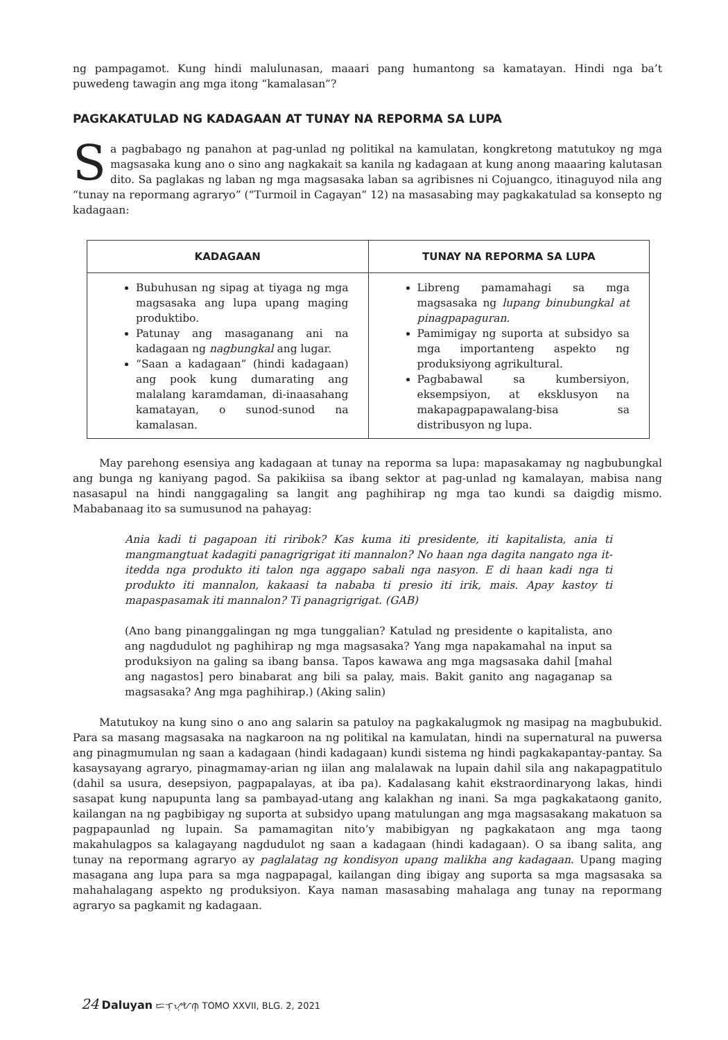ng pampagamot. Kung hindi malulunasan, maaari pang humantong sa kamatayan. Hindi nga ba’t puwedeng tawagin ang mga itong “kamalasan”?
PAGKAKATULAD NG KADAGAAN AT TUNAY NA REPORMA SA LUPA
Sa pagbabago ng panahon at pag-unlad ng politikal na kamulatan, kongkretong matutukoy ng mga magsasaka kung ano o sino ang nagkakait sa kanila ng kadagaan at kung anong maaaring kalutasan dito. Sa paglakas ng laban ng mga magsasaka laban sa agribisnes ni Cojuangco, itinaguyod nila ang “tunay na repormang agraryo” (“Turmoil in Cagayan” 12) na masasabing may pagkakatulad sa konsepto ng kadagaan:
| KADAGAAN | TUNAY NA REPORMA SA LUPA |
| --- | --- |
| Bubuhusan ng sipag at tiyaga ng mga magsasaka ang lupa upang maging produktibo. Patunay ang masaganang ani na kadagaan ng nagbungkal ang lugar. “Saan a kadagaan” (hindi kadagaan) ang pook kung dumarating ang malalang karamdaman, di-inaasahang kamatayan, o sunod-sunod na kamalasan. | Libreng pamamahagi sa mga magsasaka ng lupang binubungkal at pinagpapaguran . Pamimigay ng suporta at subsidyo sa mga importanteng aspekto ng produksiyong agrikultural. Pagbabawal sa kumbersiyon, eksempsiyon, at eksklusyon na makapagpapawalang-bisa sa distribusyon ng lupa. |
May parehong esensiya ang kadagaan at tunay na reporma sa lupa: mapasakamay ng nagbubungkal ang bunga ng kaniyang pagod. Sa pakikiisa sa ibang sektor at pag-unlad ng kamalayan, mabisa nang nasasapul na hindi nanggagaling sa langit ang paghihirap ng mga tao kundi sa daigdig mismo. Mababanaag ito sa sumusunod na pahayag:
Ania kadi ti pagapoan iti riribok? Kas kuma iti presidente, iti kapitalista, ania ti mangmangtuat kadagiti panagrigrigat iti mannalon? No haan nga dagita nangato nga it-itedda nga produkto iti talon nga aggapo sabali nga nasyon. E di haan kadi nga ti produkto iti mannalon, kakaasi ta nababa ti presio iti irik, mais. Apay kastoy ti mapaspasamak iti mannalon? Ti panagrigrigat. (GAB)
(Ano bang pinanggalingan ng mga tunggalian? Katulad ng presidente o kapitalista, ano ang nagdudulot ng paghihirap ng mga magsasaka? Yang mga napakamahal na input sa produksiyon na galing sa ibang bansa. Tapos kawawa ang mga magsasaka dahil [mahal ang nagastos] pero binabarat ang bili sa palay, mais. Bakit ganito ang nagaganap sa magsasaka? Ang mga paghihirap.) (Aking salin)
Matutukoy na kung sino o ano ang salarin sa patuloy na pagkakalugmok ng masipag na magbubukid. Para sa masang magsasaka na nagkaroon na ng politikal na kamulatan, hindi na supernatural na puwersa ang pinagmumulan ng saan a kadagaan (hindi kadagaan) kundi sistema ng hindi pagkakapantay-pantay. Sa kasaysayang agraryo, pinagmamay-arian ng iilan ang malalawak na lupain dahil sila ang nakapagpatitulo (dahil sa usura, desepsiyon, pagpapalayas, at iba pa). Kadalasang kahit ekstraordinaryong lakas, hindi sasapat kung napupunta lang sa pambayad-utang ang kalakhan ng inani. Sa mga pagkakataong ganito, kailangan na ng pagbibigay ng suporta at subsidyo upang matulungan ang mga magsasakang makatuon sa pagpapaunlad ng lupain. Sa pamamagitan nito’y mabibigyan ng pagkakataon ang mga taong makahulagpos sa kalagayang nagdudulot ng saan a kadagaan (hindi kadagaan). O sa ibang salita, ang tunay na repormang agraryo ay paglalatag ng kondisyon upang malikha ang kadagaan. Upang maging masagana ang lupa para sa mga nagpapagal, kailangan ding ibigay ang suporta sa mga magsasaka sa mahahalagang aspekto ng produksiyon. Kaya naman masasabing mahalaga ang tunay na repormang agraryo sa pagkamit ng kadagaan.
24 Daluyan ᜇᜎᜓᜌ᜔ᜀᜈ᜔ TOMO XXVII, BLG. 2, 2021